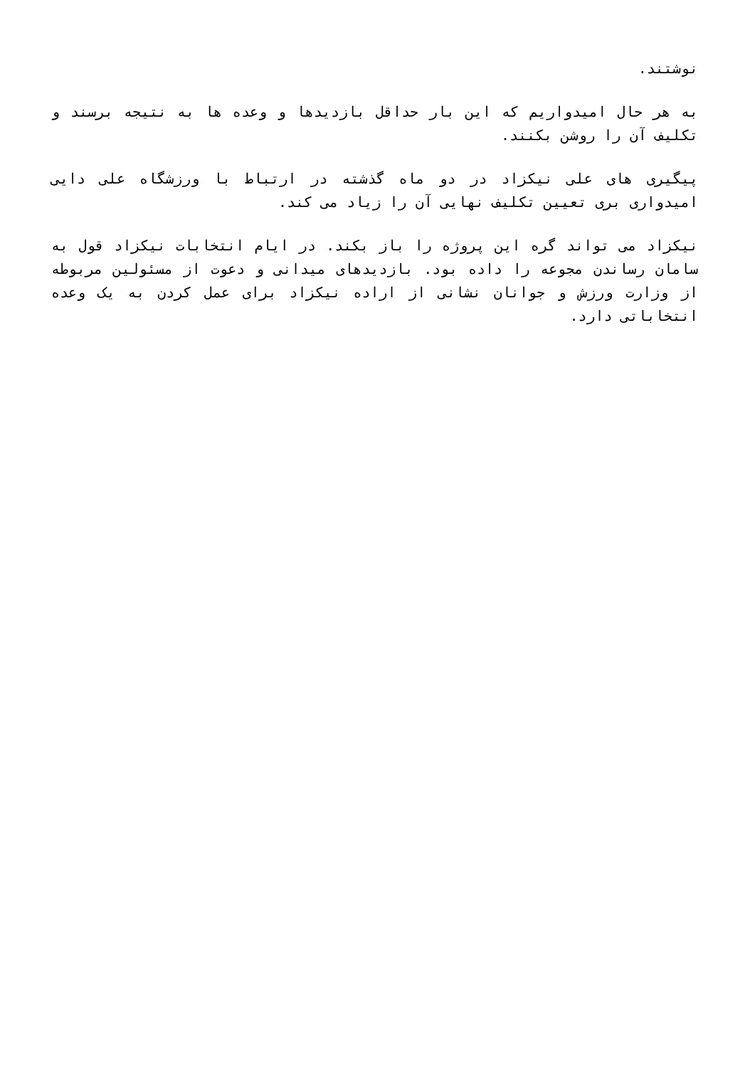نوشتند.
به هر حال امیدواریم که این بار حداقل بازدیدها و وعده ها به نتیجه برسند و تکلیف آن را روشن بکنند.
پیگیری های علی نیکزاد در دو ماه گذشته در ارتباط با ورزشگاه علی دایی امیدواری بری تعیین تکلیف نهایی آن را زیاد می کند.
نیکزاد می تواند گره این پروژه را باز بکند. در ایام انتخابات نیکزاد قول به سامان رساندن مجوعه را داده بود. بازدیدهای میدانی و دعوت از مسئولین مربوطه از وزارت ورزش و جوانان نشانی از اراده نیکزاد برای عمل کردن به یک وعده انتخاباتی دارد.